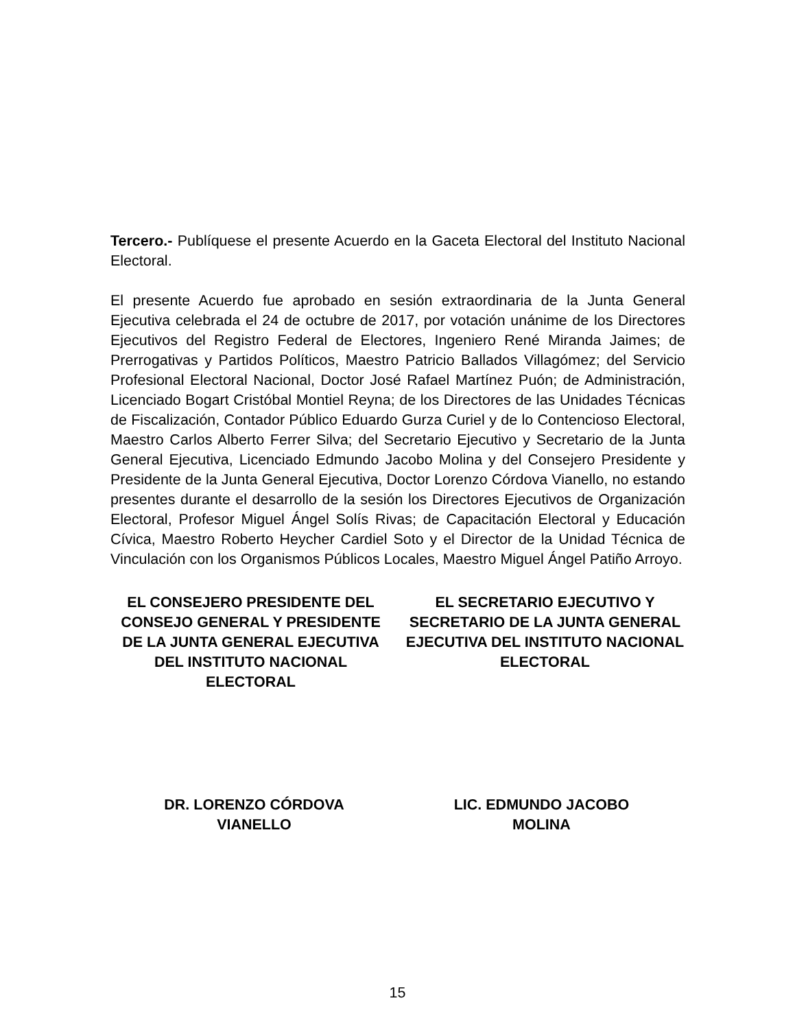Tercero.- Publíquese el presente Acuerdo en la Gaceta Electoral del Instituto Nacional Electoral.
El presente Acuerdo fue aprobado en sesión extraordinaria de la Junta General Ejecutiva celebrada el 24 de octubre de 2017, por votación unánime de los Directores Ejecutivos del Registro Federal de Electores, Ingeniero René Miranda Jaimes; de Prerrogativas y Partidos Políticos, Maestro Patricio Ballados Villagómez; del Servicio Profesional Electoral Nacional, Doctor José Rafael Martínez Puón; de Administración, Licenciado Bogart Cristóbal Montiel Reyna; de los Directores de las Unidades Técnicas de Fiscalización, Contador Público Eduardo Gurza Curiel y de lo Contencioso Electoral, Maestro Carlos Alberto Ferrer Silva; del Secretario Ejecutivo y Secretario de la Junta General Ejecutiva, Licenciado Edmundo Jacobo Molina y del Consejero Presidente y Presidente de la Junta General Ejecutiva, Doctor Lorenzo Córdova Vianello, no estando presentes durante el desarrollo de la sesión los Directores Ejecutivos de Organización Electoral, Profesor Miguel Ángel Solís Rivas; de Capacitación Electoral y Educación Cívica, Maestro Roberto Heycher Cardiel Soto y el Director de la Unidad Técnica de Vinculación con los Organismos Públicos Locales, Maestro Miguel Ángel Patiño Arroyo.
EL CONSEJERO PRESIDENTE DEL CONSEJO GENERAL Y PRESIDENTE DE LA JUNTA GENERAL EJECUTIVA DEL INSTITUTO NACIONAL ELECTORAL
EL SECRETARIO EJECUTIVO Y SECRETARIO DE LA JUNTA GENERAL EJECUTIVA DEL INSTITUTO NACIONAL ELECTORAL
DR. LORENZO CÓRDOVA
VIANELLO
LIC. EDMUNDO JACOBO
MOLINA
15